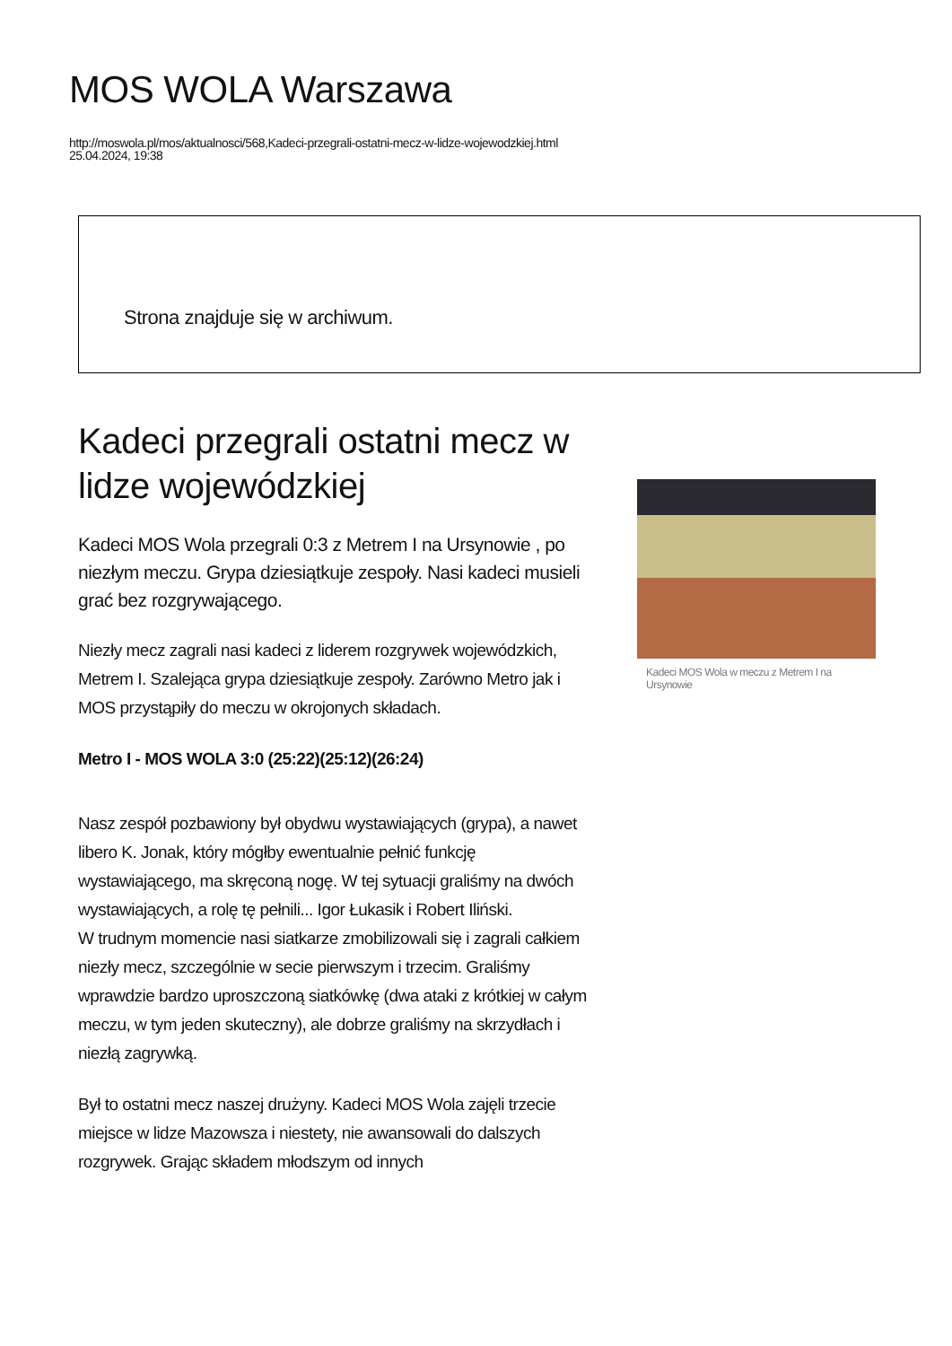MOS WOLA Warszawa
http://moswola.pl/mos/aktualnosci/568,Kadeci-przegrali-ostatni-mecz-w-lidze-wojewodzkiej.html
25.04.2024, 19:38
Strona znajduje się w archiwum.
Kadeci przegrali ostatni mecz w lidze wojewódzkiej
Kadeci MOS Wola przegrali 0:3 z Metrem I na Ursynowie , po niezłym meczu. Grypa dziesiątkuje zespoły. Nasi kadeci musieli grać bez rozgrywającego.
Niezły mecz zagrali nasi kadeci z liderem rozgrywek wojewódzkich, Metrem I. Szalejąca grypa dziesiątkuje zespoły. Zarówno Metro jak i MOS przystąpiły do meczu w okrojonych składach.
Metro I - MOS WOLA 3:0 (25:22)(25:12)(26:24)
Nasz zespół pozbawiony był obydwu wystawiających (grypa), a nawet libero K. Jonak, który mógłby ewentualnie pełnić funkcję wystawiającego, ma skręconą nogę. W tej sytuacji graliśmy na dwóch wystawiających, a rolę tę pełnili... Igor Łukasik i Robert Iliński.
W trudnym momencie nasi siatkarze zmobilizowali się i zagrali całkiem niezły mecz, szczególnie w secie pierwszym i trzecim. Graliśmy wprawdzie bardzo uproszczoną siatkówkę (dwa ataki z krótkiej w całym meczu, w tym jeden skuteczny), ale dobrze graliśmy na skrzydłach i niezłą zagrywką.
Był to ostatni mecz naszej drużyny. Kadeci MOS Wola zajęli trzecie miejsce w lidze Mazowsza i niestety, nie awansowali do dalszych rozgrywek. Grając składem młodszym od innych
Kadeci MOS Wola w meczu z Metrem I na Ursynowie